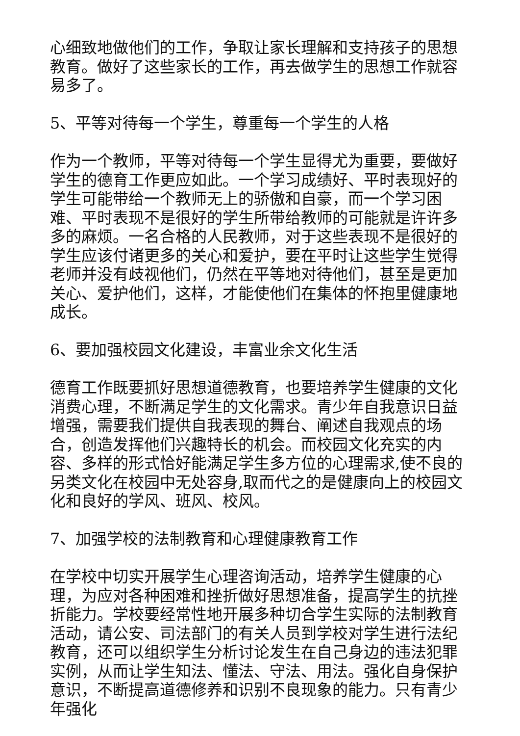心细致地做他们的工作，争取让家长理解和支持孩子的思想教育。做好了这些家长的工作，再去做学生的思想工作就容易多了。
5、平等对待每一个学生，尊重每一个学生的人格
作为一个教师，平等对待每一个学生显得尤为重要，要做好学生的德育工作更应如此。一个学习成绩好、平时表现好的学生可能带给一个教师无上的骄傲和自豪，而一个学习困难、平时表现不是很好的学生所带给教师的可能就是许许多多的麻烦。一名合格的人民教师，对于这些表现不是很好的学生应该付诸更多的关心和爱护，要在平时让这些学生觉得老师并没有歧视他们，仍然在平等地对待他们，甚至是更加关心、爱护他们，这样，才能使他们在集体的怀抱里健康地成长。
6、要加强校园文化建设，丰富业余文化生活
德育工作既要抓好思想道德教育，也要培养学生健康的文化消费心理，不断满足学生的文化需求。青少年自我意识日益增强，需要我们提供自我表现的舞台、阐述自我观点的场合，创造发挥他们兴趣特长的机会。而校园文化充实的内容、多样的形式恰好能满足学生多方位的心理需求,使不良的另类文化在校园中无处容身,取而代之的是健康向上的校园文化和良好的学风、班风、校风。
7、加强学校的法制教育和心理健康教育工作
在学校中切实开展学生心理咨询活动，培养学生健康的心理，为应对各种困难和挫折做好思想准备，提高学生的抗挫折能力。学校要经常性地开展多种切合学生实际的法制教育活动，请公安、司法部门的有关人员到学校对学生进行法纪教育，还可以组织学生分析讨论发生在自己身边的违法犯罪实例，从而让学生知法、懂法、守法、用法。强化自身保护意识，不断提高道德修养和识别不良现象的能力。只有青少年强化